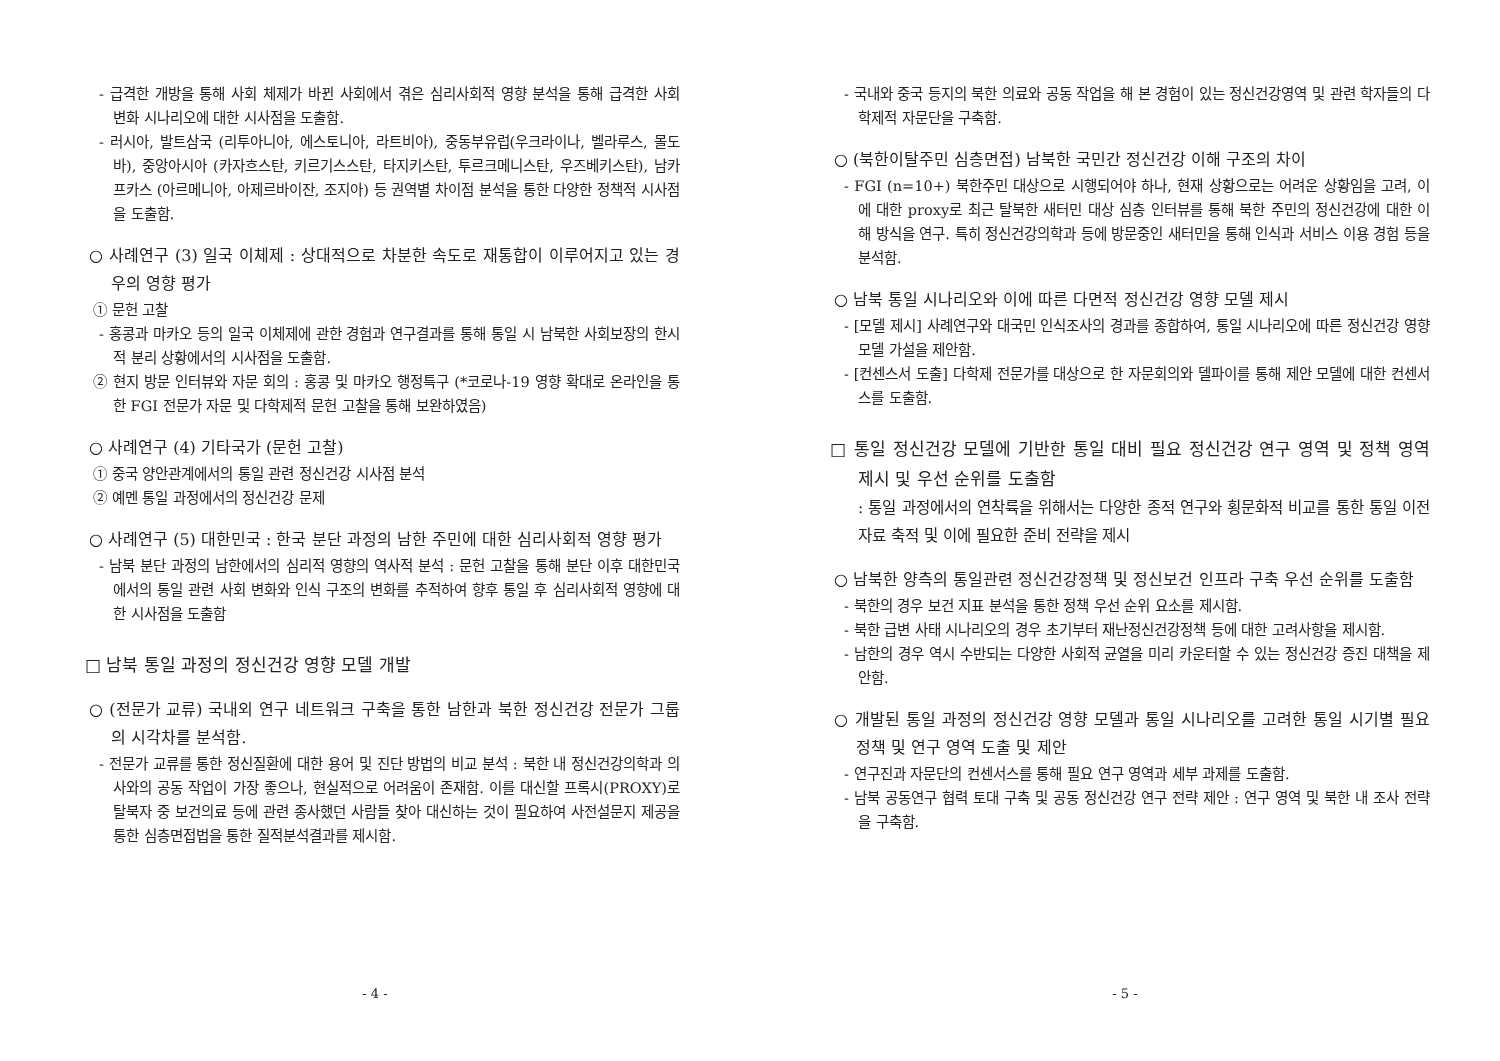- 급격한 개방을 통해 사회 체제가 바뀐 사회에서 겪은 심리사회적 영향 분석을 통해 급격한 사회 변화 시나리오에 대한 시사점을 도출함.
- 러시아, 발트삼국 (리투아니아, 에스토니아, 라트비아), 중동부유럽(우크라이나, 벨라루스, 몰도바), 중앙아시아 (카자흐스탄, 키르기스스탄, 타지키스탄, 투르크메니스탄, 우즈베키스탄), 남카프카스 (아르메니아, 아제르바이잔, 조지아) 등 권역별 차이점 분석을 통한 다양한 정책적 시사점을 도출함.
○ 사례연구 (3) 일국 이체제 : 상대적으로 차분한 속도로 재통합이 이루어지고 있는 경우의 영향 평가
① 문헌 고찰
- 홍콩과 마카오 등의 일국 이체제에 관한 경험과 연구결과를 통해 통일 시 남북한 사회보장의 한시적 분리 상황에서의 시사점을 도출함.
② 현지 방문 인터뷰와 자문 회의 : 홍콩 및 마카오 행정특구 (*코로나-19 영향 확대로 온라인을 통한 FGI 전문가 자문 및 다학제적 문헌 고찰을 통해 보완하였음)
○ 사례연구 (4) 기타국가 (문헌 고찰)
① 중국 양안관계에서의 통일 관련 정신건강 시사점 분석
② 예멘 통일 과정에서의 정신건강 문제
○ 사례연구 (5) 대한민국 : 한국 분단 과정의 남한 주민에 대한 심리사회적 영향 평가
- 남북 분단 과정의 남한에서의 심리적 영향의 역사적 분석 : 문헌 고찰을 통해 분단 이후 대한민국에서의 통일 관련 사회 변화와 인식 구조의 변화를 추적하여 향후 통일 후 심리사회적 영향에 대한 시사점을 도출함
□ 남북 통일 과정의 정신건강 영향 모델 개발
○ (전문가 교류) 국내외 연구 네트워크 구축을 통한 남한과 북한 정신건강 전문가 그룹의 시각차를 분석함.
- 전문가 교류를 통한 정신질환에 대한 용어 및 진단 방법의 비교 분석 : 북한 내 정신건강의학과 의사와의 공동 작업이 가장 좋으나, 현실적으로 어려움이 존재함. 이를 대신할 프록시(PROXY)로 탈북자 중 보건의료 등에 관련 종사했던 사람들 찾아 대신하는 것이 필요하여 사전설문지 제공을 통한 심층면접법을 통한 질적분석결과를 제시함.
- 4 -
- 국내와 중국 등지의 북한 의료와 공동 작업을 해 본 경험이 있는 정신건강영역 및 관련 학자들의 다학제적 자문단을 구축함.
○ (북한이탈주민 심층면접) 남북한 국민간 정신건강 이해 구조의 차이
- FGI (n=10+) 북한주민 대상으로 시행되어야 하나, 현재 상황으로는 어려운 상황임을 고려, 이에 대한 proxy로 최근 탈북한 새터민 대상 심층 인터뷰를 통해 북한 주민의 정신건강에 대한 이해 방식을 연구. 특히 정신건강의학과 등에 방문중인 새터민을 통해 인식과 서비스 이용 경험 등을 분석함.
○ 남북 통일 시나리오와 이에 따른 다면적 정신건강 영향 모델 제시
- [모델 제시] 사례연구와 대국민 인식조사의 경과를 종합하여, 통일 시나리오에 따른 정신건강 영향 모델 가설을 제안함.
- [컨센스서 도출] 다학제 전문가를 대상으로 한 자문회의와 델파이를 통해 제안 모델에 대한 컨센서스를 도출함.
□ 통일 정신건강 모델에 기반한 통일 대비 필요 정신건강 연구 영역 및 정책 영역 제시 및 우선 순위를 도출함
: 통일 과정에서의 연착륙을 위해서는 다양한 종적 연구와 횡문화적 비교를 통한 통일 이전 자료 축적 및 이에 필요한 준비 전략을 제시
○ 남북한 양측의 통일관련 정신건강정책 및 정신보건 인프라 구축 우선 순위를 도출함
- 북한의 경우 보건 지표 분석을 통한 정책 우선 순위 요소를 제시함.
- 북한 급변 사태 시나리오의 경우 초기부터 재난정신건강정책 등에 대한 고려사항을 제시함.
- 남한의 경우 역시 수반되는 다양한 사회적 균열을 미리 카운터할 수 있는 정신건강 증진 대책을 제안함.
○ 개발된 통일 과정의 정신건강 영향 모델과 통일 시나리오를 고려한 통일 시기별 필요 정책 및 연구 영역 도출 및 제안
- 연구진과 자문단의 컨센서스를 통해 필요 연구 영역과 세부 과제를 도출함.
- 남북 공동연구 협력 토대 구축 및 공동 정신건강 연구 전략 제안 : 연구 영역 및 북한 내 조사 전략을 구축함.
- 5 -